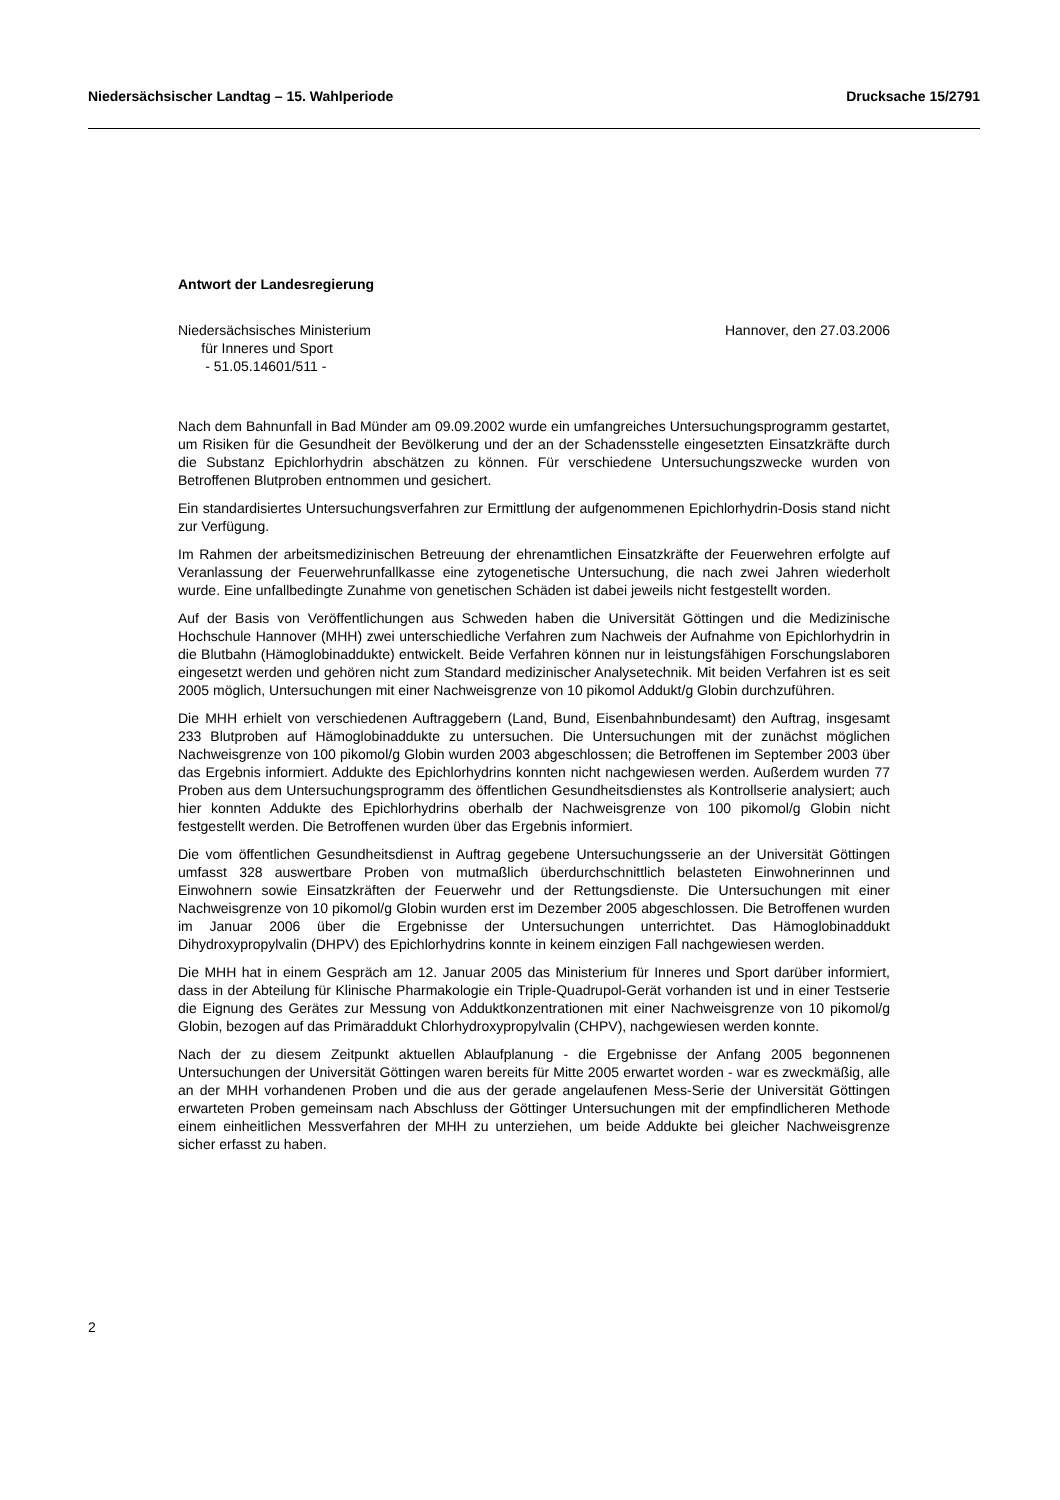Niedersächsischer Landtag – 15. Wahlperiode Drucksache 15/2791
Antwort der Landesregierung
Niedersächsisches Ministerium
für Inneres und Sport
- 51.05.14601/511 -
Hannover, den 27.03.2006
Nach dem Bahnunfall in Bad Münder am 09.09.2002 wurde ein umfangreiches Untersuchungsprogramm gestartet, um Risiken für die Gesundheit der Bevölkerung und der an der Schadensstelle eingesetzten Einsatzkräfte durch die Substanz Epichlorhydrin abschätzen zu können. Für verschiedene Untersuchungszwecke wurden von Betroffenen Blutproben entnommen und gesichert.
Ein standardisiertes Untersuchungsverfahren zur Ermittlung der aufgenommenen Epichlorhydrin-Dosis stand nicht zur Verfügung.
Im Rahmen der arbeitsmedizinischen Betreuung der ehrenamtlichen Einsatzkräfte der Feuerwehren erfolgte auf Veranlassung der Feuerwehrunfallkasse eine zytogenetische Untersuchung, die nach zwei Jahren wiederholt wurde. Eine unfallbedingte Zunahme von genetischen Schäden ist dabei jeweils nicht festgestellt worden.
Auf der Basis von Veröffentlichungen aus Schweden haben die Universität Göttingen und die Medizinische Hochschule Hannover (MHH) zwei unterschiedliche Verfahren zum Nachweis der Aufnahme von Epichlorhydrin in die Blutbahn (Hämoglobinaddukte) entwickelt. Beide Verfahren können nur in leistungsfähigen Forschungslaboren eingesetzt werden und gehören nicht zum Standard medizinischer Analysetechnik. Mit beiden Verfahren ist es seit 2005 möglich, Untersuchungen mit einer Nachweisgrenze von 10 pikomol Addukt/g Globin durchzuführen.
Die MHH erhielt von verschiedenen Auftraggebern (Land, Bund, Eisenbahnbundesamt) den Auftrag, insgesamt 233 Blutproben auf Hämoglobinaddukte zu untersuchen. Die Untersuchungen mit der zunächst möglichen Nachweisgrenze von 100 pikomol/g Globin wurden 2003 abgeschlossen; die Betroffenen im September 2003 über das Ergebnis informiert. Addukte des Epichlorhydrins konnten nicht nachgewiesen werden. Außerdem wurden 77 Proben aus dem Untersuchungsprogramm des öffentlichen Gesundheitsdienstes als Kontrollserie analysiert; auch hier konnten Addukte des Epichlorhydrins oberhalb der Nachweisgrenze von 100 pikomol/g Globin nicht festgestellt werden. Die Betroffenen wurden über das Ergebnis informiert.
Die vom öffentlichen Gesundheitsdienst in Auftrag gegebene Untersuchungsserie an der Universität Göttingen umfasst 328 auswertbare Proben von mutmaßlich überdurchschnittlich belasteten Einwohnerinnen und Einwohnern sowie Einsatzkräften der Feuerwehr und der Rettungsdienste. Die Untersuchungen mit einer Nachweisgrenze von 10 pikomol/g Globin wurden erst im Dezember 2005 abgeschlossen. Die Betroffenen wurden im Januar 2006 über die Ergebnisse der Untersuchungen unterrichtet. Das Hämoglobinaddukt Dihydroxypropylvalin (DHPV) des Epichlorhydrins konnte in keinem einzigen Fall nachgewiesen werden.
Die MHH hat in einem Gespräch am 12. Januar 2005 das Ministerium für Inneres und Sport darüber informiert, dass in der Abteilung für Klinische Pharmakologie ein Triple-Quadrupol-Gerät vorhanden ist und in einer Testserie die Eignung des Gerätes zur Messung von Adduktkonzentrationen mit einer Nachweisgrenze von 10 pikomol/g Globin, bezogen auf das Primäraddukt Chlorhydroxypropylvalin (CHPV), nachgewiesen werden konnte.
Nach der zu diesem Zeitpunkt aktuellen Ablaufplanung - die Ergebnisse der Anfang 2005 begonnenen Untersuchungen der Universität Göttingen waren bereits für Mitte 2005 erwartet worden - war es zweckmäßig, alle an der MHH vorhandenen Proben und die aus der gerade angelaufenen Mess-Serie der Universität Göttingen erwarteten Proben gemeinsam nach Abschluss der Göttinger Untersuchungen mit der empfindlicheren Methode einem einheitlichen Messverfahren der MHH zu unterziehen, um beide Addukte bei gleicher Nachweisgrenze sicher erfasst zu haben.
2